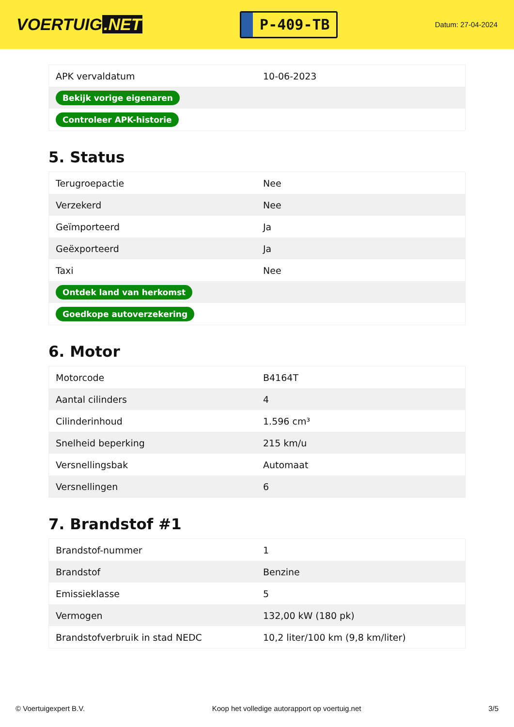VOERTUIG.NET
P-409-TB
Datum: 27-04-2024
| APK vervaldatum | 10-06-2023 |
| Bekijk vorige eigenaren | |
| Controleer APK-historie | |
5. Status
| Terugroepactie | Nee |
| Verzekerd | Nee |
| Geïmporteerd | Ja |
| Geëxporteerd | Ja |
| Taxi | Nee |
| Ontdek land van herkomst | |
| Goedkope autoverzekering | |
6. Motor
| Motorcode | B4164T |
| Aantal cilinders | 4 |
| Cilinderinhoud | 1.596 cm³ |
| Snelheid beperking | 215 km/u |
| Versnellingsbak | Automaat |
| Versnellingen | 6 |
7. Brandstof #1
| Brandstof-nummer | 1 |
| Brandstof | Benzine |
| Emissieklasse | 5 |
| Vermogen | 132,00 kW (180 pk) |
| Brandstofverbruik in stad NEDC | 10,2 liter/100 km (9,8 km/liter) |
© Voertuigexpert B.V. Koop het volledige autorapport op voertuig.net 3/5